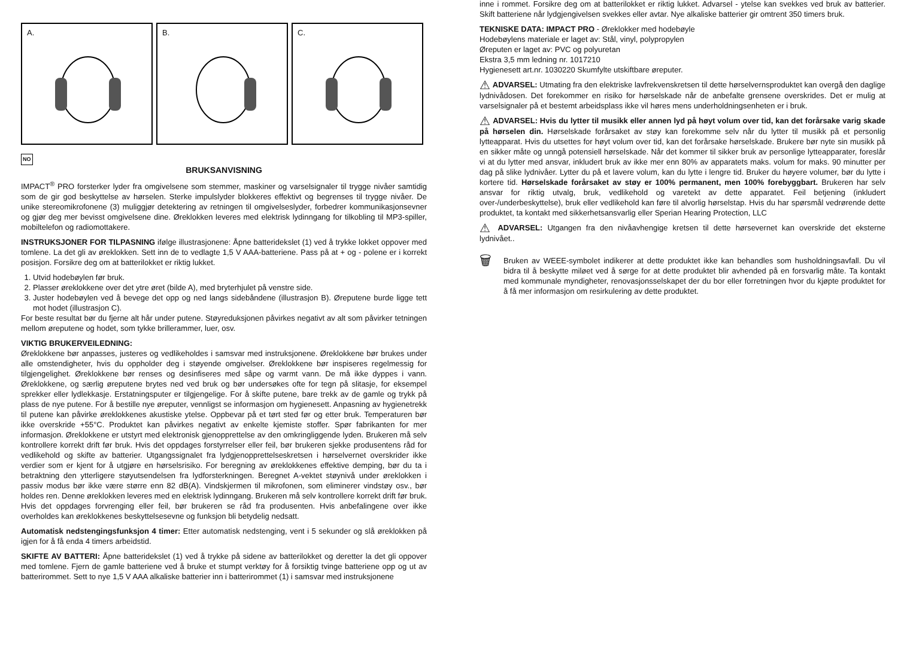A.
B.
C.
NO
BRUKSANVISNING
IMPACT<sup>®</sup> PRO forsterker lyder fra omgivelsene som stemmer, maskiner og varselsignaler til trygge nivåer samtidig som de gir god beskyttelse av hørselen. Sterke impulslyder blokkeres effektivt og begrenses til trygge nivåer. De unike stereomikrofonene (3) muliggjør detektering av retningen til omgivelseslyder, forbedrer kommunikasjonsevner og gjør deg mer bevisst omgivelsene dine. Øreklokken leveres med elektrisk lydinngang for tilkobling til MP3-spiller, mobiltelefon og radiomottakere.
INSTRUKSJONER FOR TILPASNING ifølge illustrasjonene: Åpne batteridekslet (1) ved å trykke lokket oppover med tomlene. La det gli av øreklokken. Sett inn de to vedlagte 1,5 V AAA-batteriene. Pass på at + og - polene er i korrekt posisjon. Forsikre deg om at batterilokket er riktig lukket.
1. Utvid hodebøylen før bruk.
2. Plasser øreklokkene over det ytre øret (bilde A), med bryterhjulet på venstre side.
3. Juster hodebøylen ved å bevege det opp og ned langs sidebåndene (illustrasjon B). Øreputene burde ligge tett mot hodet (illustrasjon C).
For beste resultat bør du fjerne alt hår under putene. Støyreduksjonen påvirkes negativt av alt som påvirker tetningen mellom øreputene og hodet, som tykke brillerammer, luer, osv.
VIKTIG BRUKERVEILEDNING:
Øreklokkene bør anpasses, justeres og vedlikeholdes i samsvar med instruksjonene. Øreklokkene bør brukes under alle omstendigheter, hvis du oppholder deg i støyende omgivelser. Øreklokkene bør inspiseres regelmessig for tilgjengelighet. Øreklokkene bør renses og desinfiseres med såpe og varmt vann. De må ikke dyppes i vann. Øreklokkene, og særlig øreputene brytes ned ved bruk og bør undersøkes ofte for tegn på slitasje, for eksempel sprekker eller lydlekkasje. Erstatningsputer er tilgjengelige. For å skifte putene, bare trekk av de gamle og trykk på plass de nye putene. For å bestille nye øreputer, vennligst se informasjon om hygienesett. Anpasning av hygienetrekk til putene kan påvirke øreklokkenes akustiske ytelse. Oppbevar på et tørt sted før og etter bruk. Temperaturen bør ikke overskride +55°C. Produktet kan påvirkes negativt av enkelte kjemiste stoffer. Spør fabrikanten for mer informasjon. Øreklokkene er utstyrt med elektronisk gjenopprettelse av den omkringliggende lyden. Brukeren må selv kontrollere korrekt drift før bruk. Hvis det oppdages forstyrrelser eller feil, bør brukeren sjekke produsentens råd for vedlikehold og skifte av batterier. Utgangssignalet fra lydgjenopprettelseskretsen i hørselvernet overskrider ikke verdier som er kjent for å utgjøre en hørselsrisiko. For beregning av øreklokkenes effektive demping, bør du ta i betraktning den ytterligere støyutsendelsen fra lydforsterkningen. Beregnet A-vektet støynivå under øreklokken i passiv modus bør ikke være større enn 82 dB(A). Vindskjermen til mikrofonen, som eliminerer vindstøy osv., bør holdes ren. Denne øreklokken leveres med en elektrisk lydinngang. Brukeren må selv kontrollere korrekt drift før bruk. Hvis det oppdages forvrenging eller feil, bør brukeren se råd fra produsenten. Hvis anbefalingene over ikke overholdes kan øreklokkenes beskyttelsesevne og funksjon bli betydelig nedsatt.
Automatisk nedstengingsfunksjon 4 timer: Etter automatisk nedstenging, vent i 5 sekunder og slå øreklokken på igjen for å få enda 4 timers arbeidstid.
SKIFTE AV BATTERI: Åpne batteridekslet (1) ved å trykke på sidene av batterilokket og deretter la det gli oppover med tomlene. Fjern de gamle batteriene ved å bruke et stumpt verktøy for å forsiktig tvinge batteriene opp og ut av batterirommet. Sett to nye 1,5 V AAA alkaliske batterier inn i batterirommet (1) i samsvar med instruksjonene
inne i rommet. Forsikre deg om at batterilokket er riktig lukket. Advarsel - ytelse kan svekkes ved bruk av batterier. Skift batteriene når lydgjengivelsen svekkes eller avtar. Nye alkaliske batterier gir omtrent 350 timers bruk.
TEKNISKE DATA: IMPACT PRO - Øreklokker med hodebøyle
Hodebøylens materiale er laget av: Stål, vinyl, polypropylen
Øreputen er laget av: PVC og polyuretan
Ekstra 3,5 mm ledning nr. 1017210
Hygienesett art.nr. 1030220 Skumfylte utskiftbare øreputer.
⚠ ADVARSEL: Utmating fra den elektriske lavfrekvenskretsen til dette hørselvernsproduktet kan overgå den daglige lydnivådosen. Det forekommer en risiko for hørselskade når de anbefalte grensene overskrides. Det er mulig at varselsignaler på et bestemt arbeidsplass ikke vil høres mens underholdningsenheten er i bruk.
⚠ ADVARSEL: Hvis du lytter til musikk eller annen lyd på høyt volum over tid, kan det forårsake varig skade på hørselen din. Hørselskade forårsaket av støy kan forekomme selv når du lytter til musikk på et personlig lytteapparat. Hvis du utsettes for høyt volum over tid, kan det forårsake hørselskade. Brukere bør nyte sin musikk på en sikker måte og unngå potensiell hørselskade. Når det kommer til sikker bruk av personlige lytteapparater, foreslår vi at du lytter med ansvar, inkludert bruk av ikke mer enn 80% av apparatets maks. volum for maks. 90 minutter per dag på slike lydnivåer. Lytter du på et lavere volum, kan du lytte i lengre tid. Bruker du høyere volumer, bør du lytte i kortere tid. Hørselskade forårsaket av støy er 100% permanent, men 100% forebyggbart. Brukeren har selv ansvar for riktig utvalg, bruk, vedlikehold og varetekt av dette apparatet. Feil betjening (inkludert over-/underbeskyttelse), bruk eller vedlikehold kan føre til alvorlig hørselstap. Hvis du har spørsmål vedrørende dette produktet, ta kontakt med sikkerhetsansvarlig eller Sperian Hearing Protection, LLC
⚠ ADVARSEL: Utgangen fra den nivåavhengige kretsen til dette hørsevernet kan overskride det eksterne lydnivået..
🗑
Bruken av WEEE-symbolet indikerer at dette produktet ikke kan behandles som husholdningsavfall. Du vil bidra til å beskytte miløet ved å sørge for at dette produktet blir avhended på en forsvarlig måte. Ta kontakt med kommunale myndigheter, renovasjonsselskapet der du bor eller forretningen hvor du kjøpte produktet for å få mer informasjon om resirkulering av dette produktet.